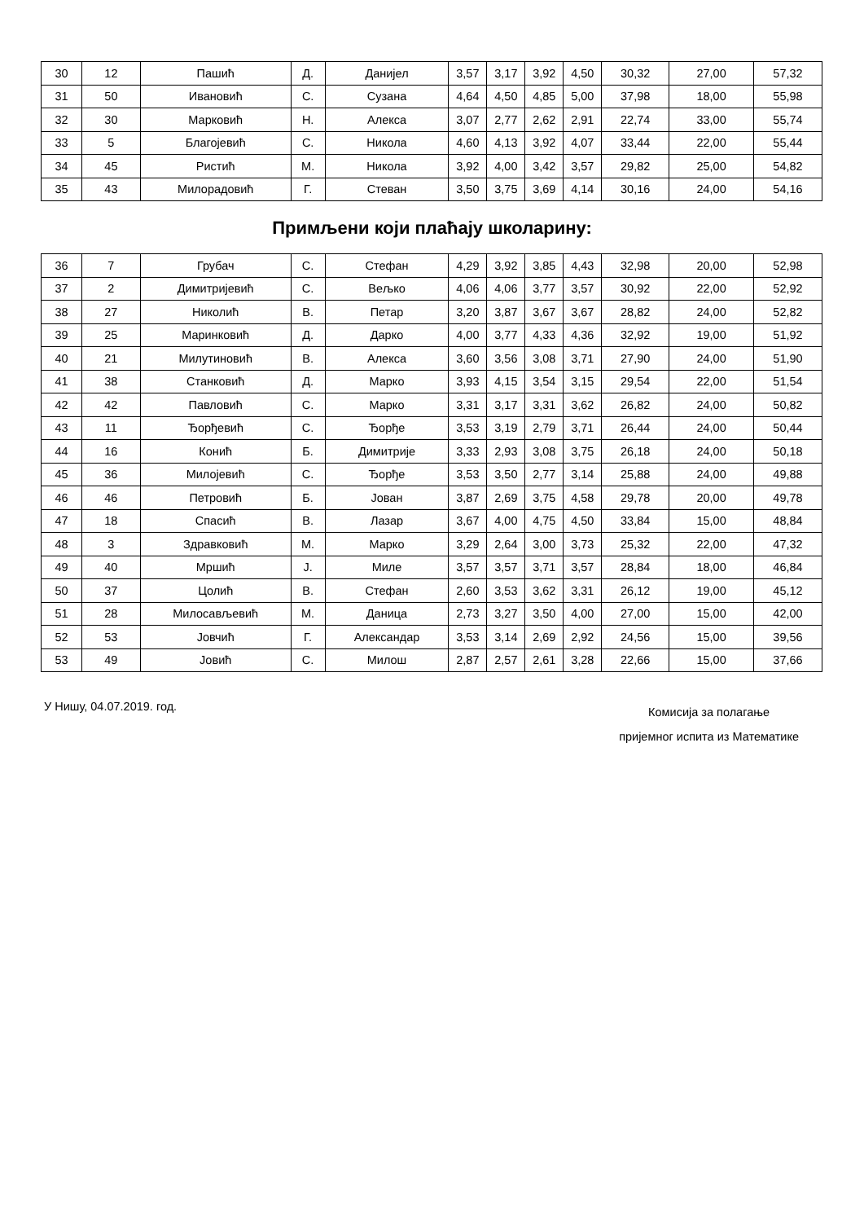| 30 | 12 | Пашић | Д. | Данијел | 3,57 | 3,17 | 3,92 | 4,50 | 30,32 | 27,00 | 57,32 |
| 31 | 50 | Ивановић | С. | Сузана | 4,64 | 4,50 | 4,85 | 5,00 | 37,98 | 18,00 | 55,98 |
| 32 | 30 | Марковић | Н. | Алекса | 3,07 | 2,77 | 2,62 | 2,91 | 22,74 | 33,00 | 55,74 |
| 33 | 5 | Благојевић | С. | Никола | 4,60 | 4,13 | 3,92 | 4,07 | 33,44 | 22,00 | 55,44 |
| 34 | 45 | Ристић | М. | Никола | 3,92 | 4,00 | 3,42 | 3,57 | 29,82 | 25,00 | 54,82 |
| 35 | 43 | Милорадовић | Г. | Стеван | 3,50 | 3,75 | 3,69 | 4,14 | 30,16 | 24,00 | 54,16 |
Примљени који плаћају школарину:
| 36 | 7 | Грубач | С. | Стефан | 4,29 | 3,92 | 3,85 | 4,43 | 32,98 | 20,00 | 52,98 |
| 37 | 2 | Димитријевић | С. | Вељко | 4,06 | 4,06 | 3,77 | 3,57 | 30,92 | 22,00 | 52,92 |
| 38 | 27 | Николић | В. | Петар | 3,20 | 3,87 | 3,67 | 3,67 | 28,82 | 24,00 | 52,82 |
| 39 | 25 | Маринковић | Д. | Дарко | 4,00 | 3,77 | 4,33 | 4,36 | 32,92 | 19,00 | 51,92 |
| 40 | 21 | Милутиновић | В. | Алекса | 3,60 | 3,56 | 3,08 | 3,71 | 27,90 | 24,00 | 51,90 |
| 41 | 38 | Станковић | Д. | Марко | 3,93 | 4,15 | 3,54 | 3,15 | 29,54 | 22,00 | 51,54 |
| 42 | 42 | Павловић | С. | Марко | 3,31 | 3,17 | 3,31 | 3,62 | 26,82 | 24,00 | 50,82 |
| 43 | 11 | Ђорђевић | С. | Ђорђе | 3,53 | 3,19 | 2,79 | 3,71 | 26,44 | 24,00 | 50,44 |
| 44 | 16 | Конић | Б. | Димитрије | 3,33 | 2,93 | 3,08 | 3,75 | 26,18 | 24,00 | 50,18 |
| 45 | 36 | Милојевић | С. | Ђорђе | 3,53 | 3,50 | 2,77 | 3,14 | 25,88 | 24,00 | 49,88 |
| 46 | 46 | Петровић | Б. | Јован | 3,87 | 2,69 | 3,75 | 4,58 | 29,78 | 20,00 | 49,78 |
| 47 | 18 | Спасић | В. | Лазар | 3,67 | 4,00 | 4,75 | 4,50 | 33,84 | 15,00 | 48,84 |
| 48 | 3 | Здравковић | М. | Марко | 3,29 | 2,64 | 3,00 | 3,73 | 25,32 | 22,00 | 47,32 |
| 49 | 40 | Мршић | Ј. | Миле | 3,57 | 3,57 | 3,71 | 3,57 | 28,84 | 18,00 | 46,84 |
| 50 | 37 | Цолић | В. | Стефан | 2,60 | 3,53 | 3,62 | 3,31 | 26,12 | 19,00 | 45,12 |
| 51 | 28 | Милосављевић | М. | Даница | 2,73 | 3,27 | 3,50 | 4,00 | 27,00 | 15,00 | 42,00 |
| 52 | 53 | Јовчић | Г. | Александар | 3,53 | 3,14 | 2,69 | 2,92 | 24,56 | 15,00 | 39,56 |
| 53 | 49 | Јовић | С. | Милош | 2,87 | 2,57 | 2,61 | 3,28 | 22,66 | 15,00 | 37,66 |
У Нишу, 04.07.2019. год.
Комисија за полагање
пријемног испита из Математике